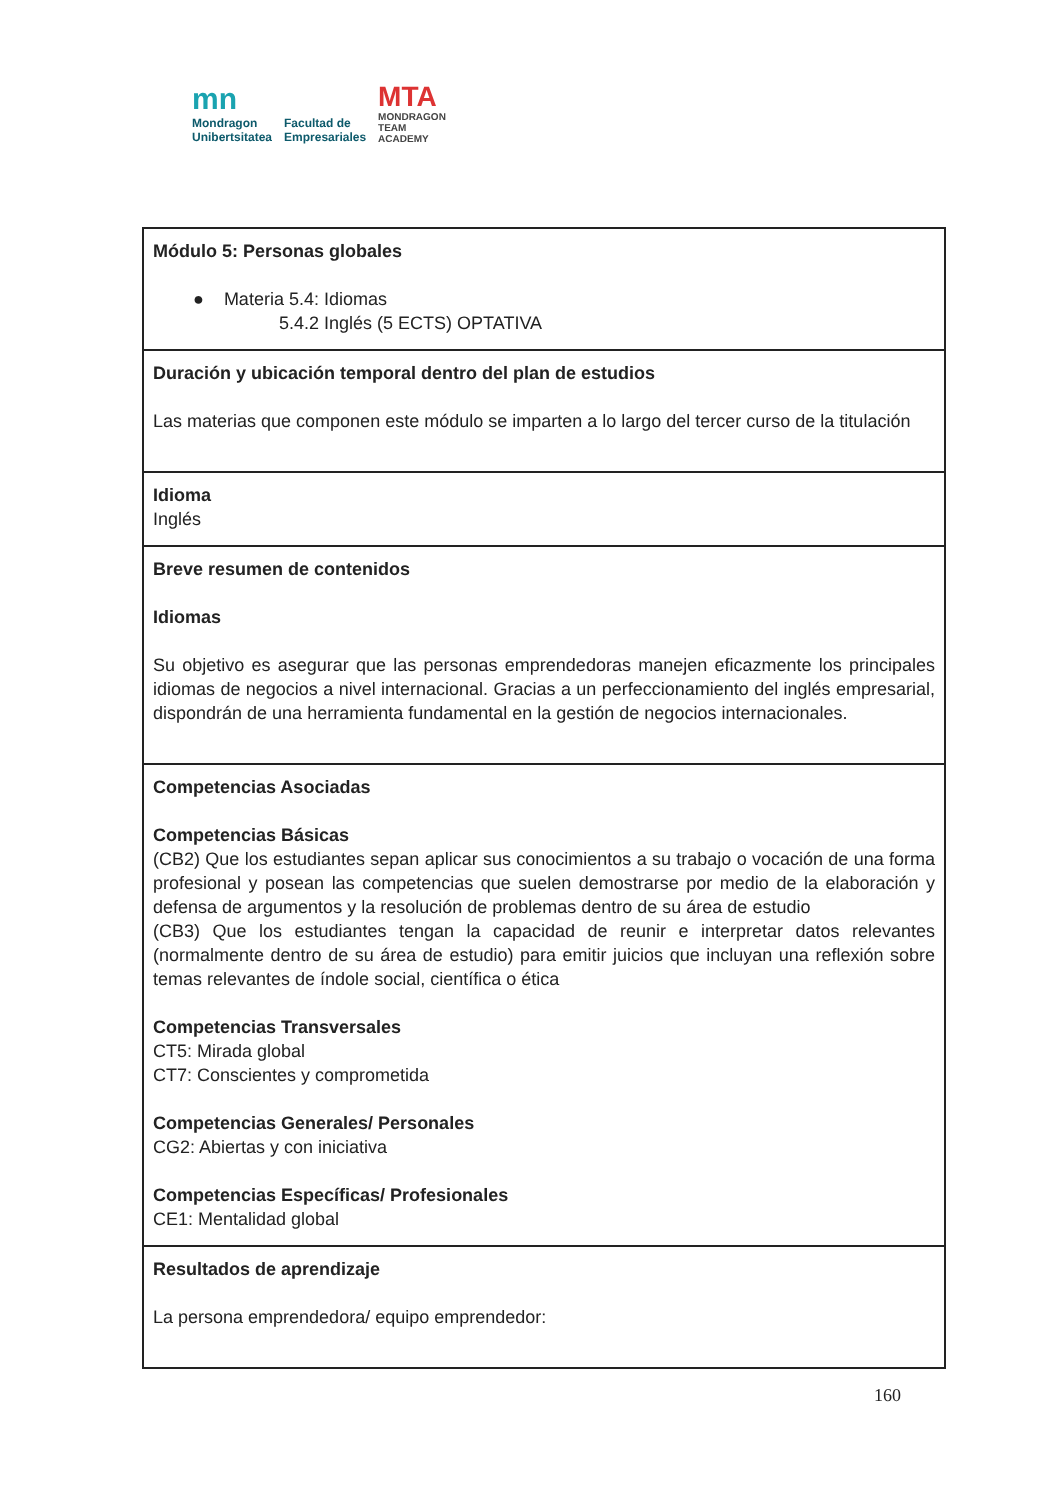mn
Mondragon
Unibertsitatea
Facultad de
Empresariales
MTA
MONDRAGON
TEAM
ACADEMY
| Módulo 5: Personas globales ● Materia 5.4: Idiomas 5.4.2 Inglés (5 ECTS) OPTATIVA |
| Duración y ubicación temporal dentro del plan de estudios Las materias que componen este módulo se imparten a lo largo del tercer curso de la titulación |
| Idioma Inglés |
| Breve resumen de contenidos Idiomas Su objetivo es asegurar que las personas emprendedoras manejen eficazmente los principales idiomas de negocios a nivel internacional. Gracias a un perfeccionamiento del inglés empresarial, dispondrán de una herramienta fundamental en la gestión de negocios internacionales. |
| Competencias Asociadas Competencias Básicas (CB2) Que los estudiantes sepan aplicar sus conocimientos a su trabajo o vocación de una forma profesional y posean las competencias que suelen demostrarse por medio de la elaboración y defensa de argumentos y la resolución de problemas dentro de su área de estudio (CB3) Que los estudiantes tengan la capacidad de reunir e interpretar datos relevantes (normalmente dentro de su área de estudio) para emitir juicios que incluyan una reflexión sobre temas relevantes de índole social, científica o ética Competencias Transversales CT5: Mirada global CT7: Conscientes y comprometida Competencias Generales/ Personales CG2: Abiertas y con iniciativa Competencias Específicas/ Profesionales CE1: Mentalidad global |
| Resultados de aprendizaje La persona emprendedora/ equipo emprendedor: |
160